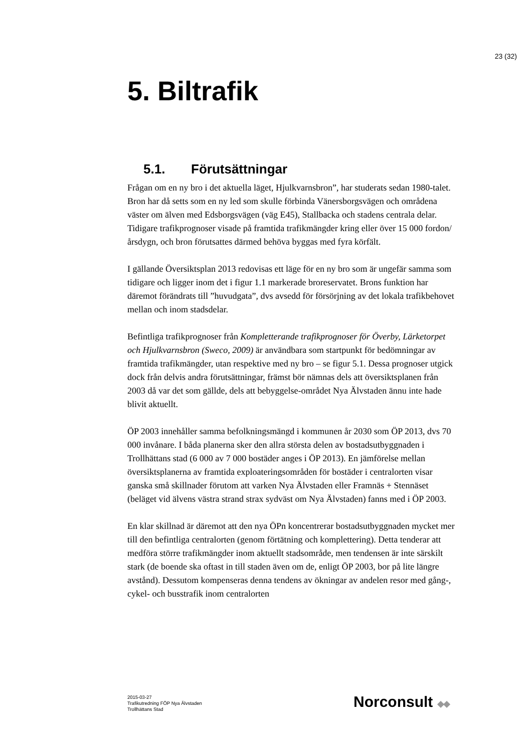23 (32)
5. Biltrafik
5.1. Förutsättningar
Frågan om en ny bro i det aktuella läget, Hjulkvarnsbron”, har studerats sedan 1980-talet. Bron har då setts som en ny led som skulle förbinda Vänersborgsvägen och områdena väster om älven med Edsborgsvägen (väg E45), Stallbacka och stadens centrala delar. Tidigare trafikprognoser visade på framtida trafikmängder kring eller över 15 000 fordon/årsdygn, och bron förutsattes därmed behöva byggas med fyra körfält.
I gällande Översiktsplan 2013 redovisas ett läge för en ny bro som är ungefär samma som tidigare och ligger inom det i figur 1.1 markerade broreservatet. Brons funktion har däremot förändrats till ”huvudgata”, dvs avsedd för försörjning av det lokala trafikbehovet mellan och inom stadsdelar.
Befintliga trafikprognoser från Kompletterande trafikprognoser för Överby, Lärketorpet och Hjulkvarnsbron (Sweco, 2009) är användbara som startpunkt för bedömningar av framtida trafikmängder, utan respektive med ny bro – se figur 5.1. Dessa prognoser utgick dock från delvis andra förutsättningar, främst bör nämnas dels att översiktsplanen från 2003 då var det som gällde, dels att bebyggelse-området Nya Älvstaden ännu inte hade blivit aktuellt.
ÖP 2003 innehåller samma befolkningsmängd i kommunen år 2030 som ÖP 2013, dvs 70 000 invånare. I båda planerna sker den allra största delen av bostadsutbyggnaden i Trollhättans stad (6 000 av 7 000 bostäder anges i ÖP 2013). En jämförelse mellan översiktsplanerna av framtida exploateringsområden för bostäder i centralorten visar ganska små skillnader förutom att varken Nya Älvstaden eller Framnäs + Stennäset (beläget vid älvens västra strand strax sydväst om Nya Älvstaden) fanns med i ÖP 2003.
En klar skillnad är däremot att den nya ÖPn koncentrerar bostadsutbyggnaden mycket mer till den befintliga centralorten (genom förtätning och komplettering). Detta tenderar att medföra större trafikmängder inom aktuellt stadsområde, men tendensen är inte särskilt stark (de boende ska oftast in till staden även om de, enligt ÖP 2003, bor på lite längre avstånd). Dessutom kompenseras denna tendens av ökningar av andelen resor med gång-, cykel- och busstrafik inom centralorten
2015-03-27
Trafikutredning FÖP Nya Älvstaden
Trollhättans Stad
Norconsult